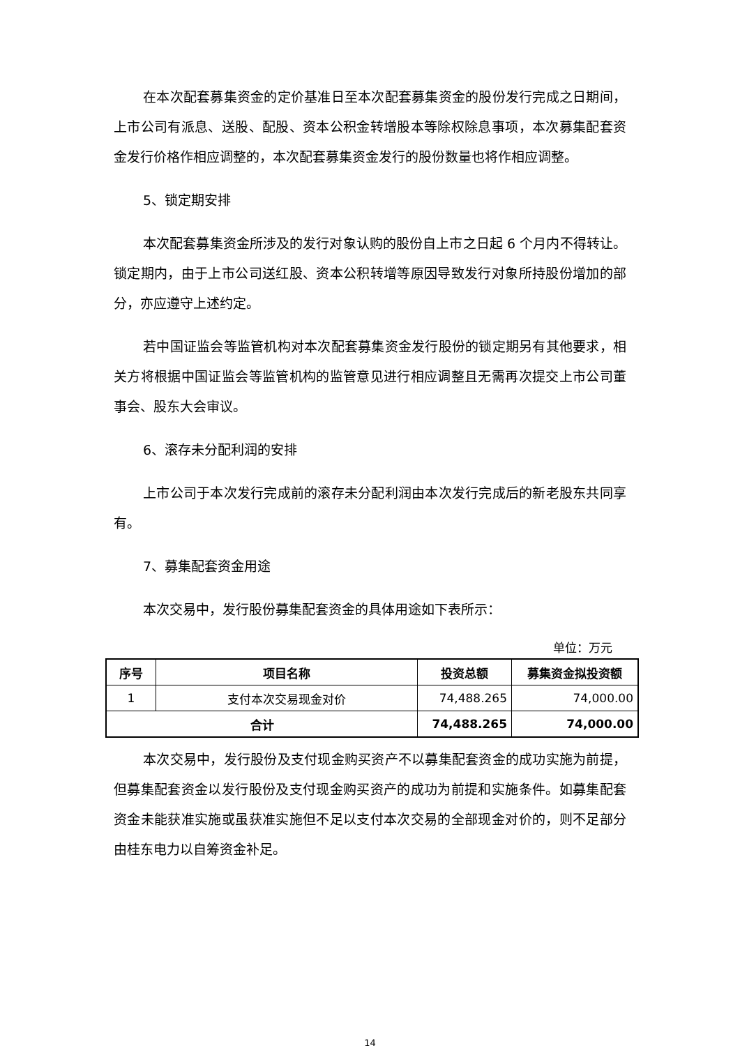在本次配套募集资金的定价基准日至本次配套募集资金的股份发行完成之日期间，上市公司有派息、送股、配股、资本公积金转增股本等除权除息事项，本次募集配套资金发行价格作相应调整的，本次配套募集资金发行的股份数量也将作相应调整。
5、锁定期安排
本次配套募集资金所涉及的发行对象认购的股份自上市之日起 6 个月内不得转让。锁定期内，由于上市公司送红股、资本公积转增等原因导致发行对象所持股份增加的部分，亦应遵守上述约定。
若中国证监会等监管机构对本次配套募集资金发行股份的锁定期另有其他要求，相关方将根据中国证监会等监管机构的监管意见进行相应调整且无需再次提交上市公司董事会、股东大会审议。
6、滚存未分配利润的安排
上市公司于本次发行完成前的滚存未分配利润由本次发行完成后的新老股东共同享有。
7、募集配套资金用途
本次交易中，发行股份募集配套资金的具体用途如下表所示：
单位：万元
| 序号 | 项目名称 | 投资总额 | 募集资金拟投资额 |
| --- | --- | --- | --- |
| 1 | 支付本次交易现金对价 | 74,488.265 | 74,000.00 |
| 合计 | | 74,488.265 | 74,000.00 |
本次交易中，发行股份及支付现金购买资产不以募集配套资金的成功实施为前提，但募集配套资金以发行股份及支付现金购买资产的成功为前提和实施条件。如募集配套资金未能获准实施或虽获准实施但不足以支付本次交易的全部现金对价的，则不足部分由桂东电力以自筹资金补足。
14